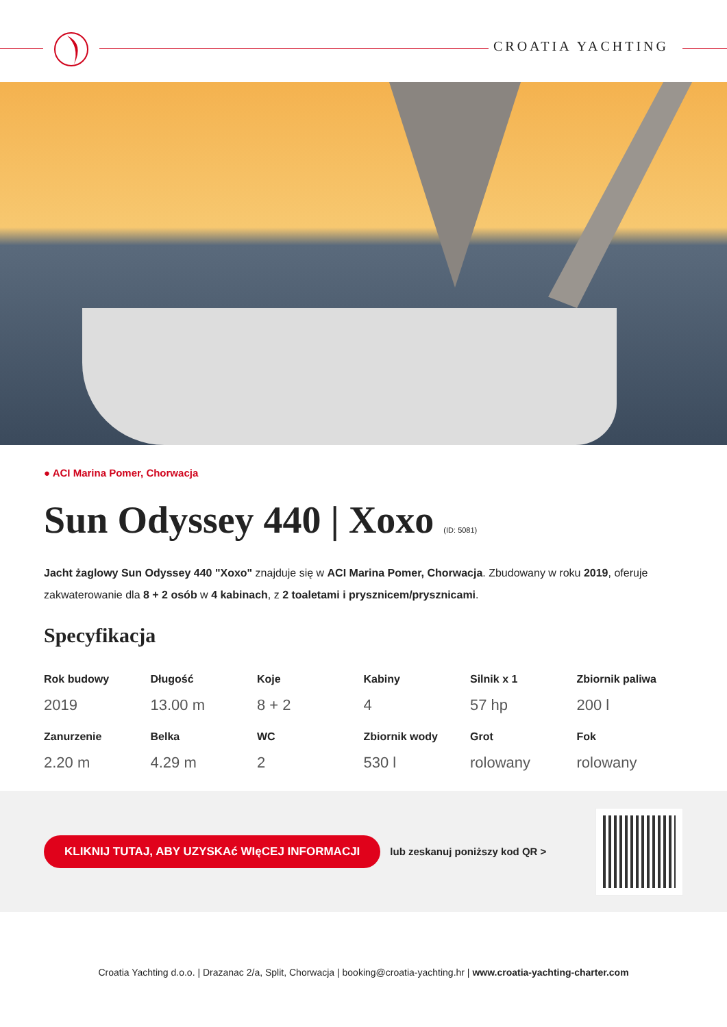CROATIA YACHTING
● ACI Marina Pomer, Chorwacja
Sun Odyssey 440 | Xoxo (ID: 5081)
Jacht żaglowy Sun Odyssey 440 "Xoxo" znajduje się w ACI Marina Pomer, Chorwacja. Zbudowany w roku 2019, oferuje zakwaterowanie dla 8 + 2 osób w 4 kabinach, z 2 toaletami i prysznicem/prysznicami.
Specyfikacja
| Rok budowy | Długość | Koje | Kabiny | Silnik x 1 | Zbiornik paliwa |
| --- | --- | --- | --- | --- | --- |
| 2019 | 13.00 m | 8 + 2 | 4 | 57 hp | 200 l |
| Zanurzenie | Belka | WC | Zbiornik wody | Grot | Fok |
| 2.20 m | 4.29 m | 2 | 530 l | rolowany | rolowany |
KLIKNIJ TUTAJ, ABY UZYSKAć WIęCEJ INFORMACJI lub zeskanuj poniższy kod QR >
Croatia Yachting d.o.o. | Drazanac 2/a, Split, Chorwacja | booking@croatia-yachting.hr | www.croatia-yachting-charter.com